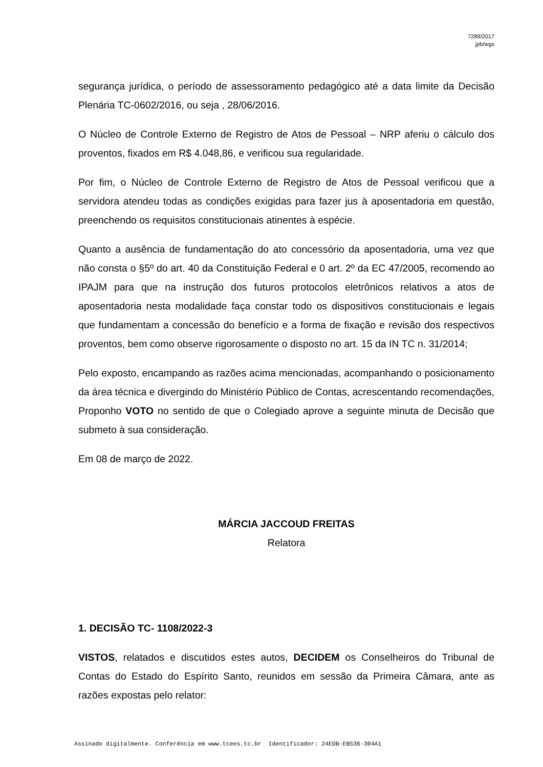7289/2017
jpb/wgs
segurança jurídica, o período de assessoramento pedagógico até a data limite da Decisão Plenária TC-0602/2016, ou seja , 28/06/2016.
O Núcleo de Controle Externo de Registro de Atos de Pessoal – NRP aferiu o cálculo dos proventos, fixados em R$ 4.048,86, e verificou sua regularidade.
Por fim, o Núcleo de Controle Externo de Registro de Atos de Pessoal verificou que a servidora atendeu todas as condições exigidas para fazer jus à aposentadoria em questão, preenchendo os requisitos constitucionais atinentes à espécie.
Quanto a ausência de fundamentação do ato concessório da aposentadoria, uma vez que não consta o §5º do art. 40 da Constituição Federal e 0 art. 2º da EC 47/2005, recomendo ao IPAJM para que na instrução dos futuros protocolos eletrônicos relativos a atos de aposentadoria nesta modalidade faça constar todo os dispositivos constitucionais e legais que fundamentam a concessão do benefício e a forma de fixação e revisão dos respectivos proventos, bem como observe rigorosamente o disposto no art. 15 da IN TC n. 31/2014;
Pelo exposto, encampando as razões acima mencionadas, acompanhando o posicionamento da área técnica e divergindo do Ministério Público de Contas, acrescentando recomendações, Proponho VOTO no sentido de que o Colegiado aprove a seguinte minuta de Decisão que submeto à sua consideração.
Em 08 de março de 2022.
MÁRCIA JACCOUD FREITAS
Relatora
1. DECISÃO TC- 1108/2022-3
VISTOS, relatados e discutidos estes autos, DECIDEM os Conselheiros do Tribunal de Contas do Estado do Espírito Santo, reunidos em sessão da Primeira Câmara, ante as razões expostas pelo relator:
Assinado digitalmente. Conferência em www.tcees.tc.br Identificador: 24EDB-EB536-304A1